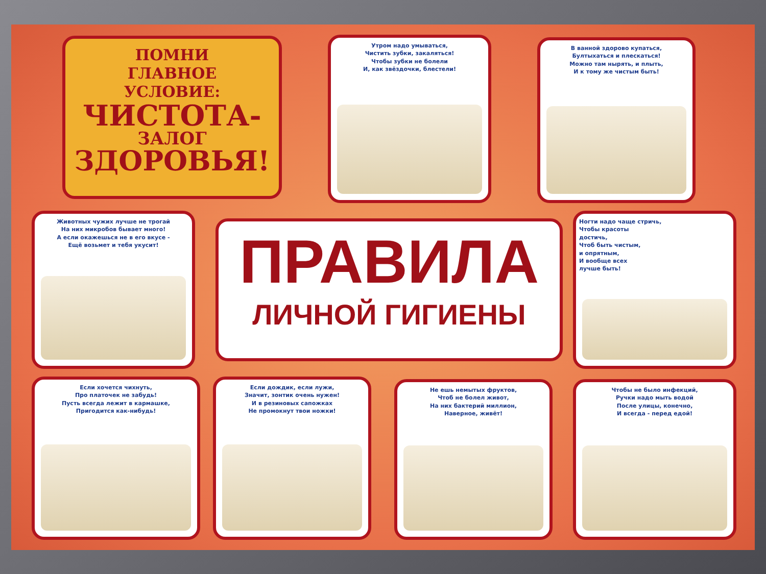ПОМНИ
ГЛАВНОЕ
УСЛОВИЕ:
ЧИСТОТА-
ЗАЛОГ
ЗДОРОВЬЯ!
Утром надо умываться,
Чистить зубки, закаляться!
Чтобы зубки не болели
И, как звёздочки, блестели!
В ванной здорово купаться,
Бултыхаться и плескаться!
Можно там нырять, и плыть,
И к тому же чистым быть!
Животных чужих лучше не трогай
На них микробов бывает много!
А если окажешься не в его вкусе -
Ещё возьмет и тебя укусит!
ПРАВИЛА
ЛИЧНОЙ ГИГИЕНЫ
Ногти надо чаще стричь,
Чтобы красоты
достичь,
Чтоб быть чистым,
и опрятным,
И вообще всех
лучше быть!
Если хочется чихнуть,
Про платочек не забудь!
Пусть всегда лежит в кармашке,
Пригодится как-нибудь!
Если дождик, если лужи,
Значит, зонтик очень нужен!
И в резиновых сапожках
Не промокнут твои ножки!
Не ешь немытых фруктов,
Чтоб не болел живот,
На них бактерий миллион,
Наверное, живёт!
Чтобы не было инфекций,
Ручки надо мыть водой
После улицы, конечно,
И всегда - перед едой!